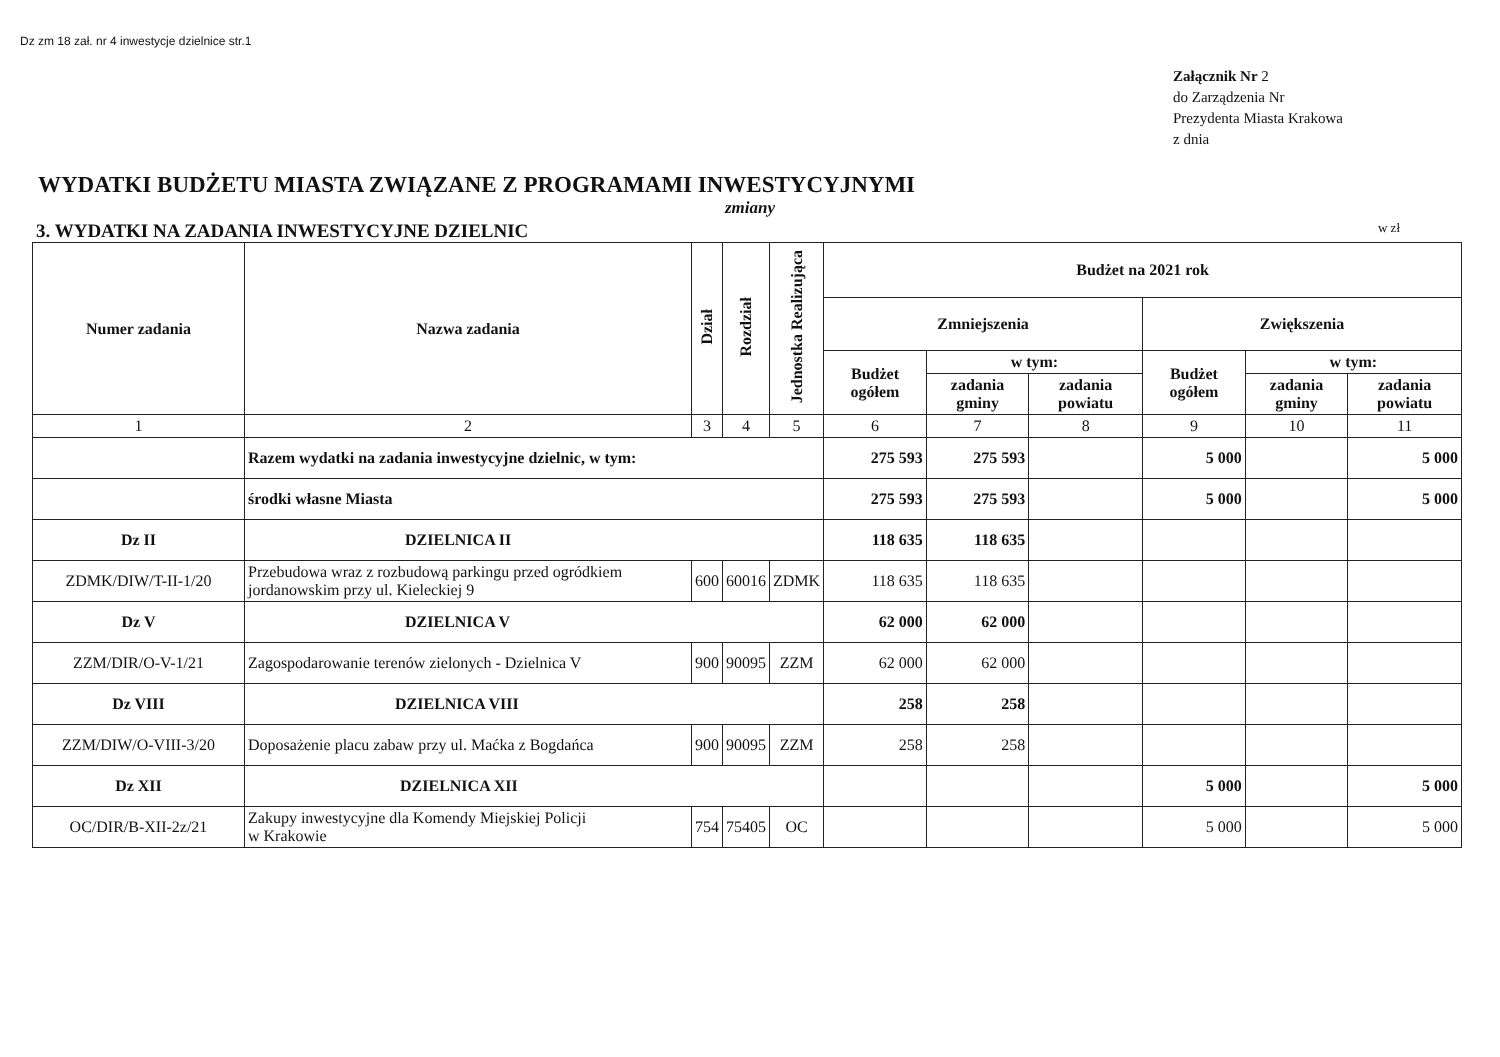Dz zm 18 zał. nr 4 inwestycje dzielnice str.1
Załącznik Nr 2
do Zarządzenia Nr
Prezydenta Miasta Krakowa
z dnia
WYDATKI BUDŻETU MIASTA ZWIĄZANE Z PROGRAMAMI INWESTYCYJNYMI
zmiany
3. WYDATKI NA ZADANIA INWESTYCYJNE DZIELNIC w zł
| Numer zadania | Nazwa zadania | Dział | Rozdział | Jednostka Realizująca | Budżet na 2021 rok | | | | | |
| --- | --- | --- | --- | --- | --- | --- | --- | --- | --- | --- |
| | | | | | Zmniejszenia | | | Zwiększenia | | |
| | | | | | Budżet ogółem | w tym: | | Budżet ogółem | w tym: | |
| | | | | | | zadania gminy | zadania powiatu | | zadania gminy | zadania powiatu |
| 1 | 2 | 3 | 4 | 5 | 6 | 7 | 8 | 9 | 10 | 11 |
| | Razem wydatki na zadania inwestycyjne dzielnic, w tym: | | | | 275 593 | 275 593 | | 5 000 | | 5 000 |
| | środki własne Miasta | | | | 275 593 | 275 593 | | 5 000 | | 5 000 |
| Dz II | DZIELNICA II | | | | 118 635 | 118 635 | | | | |
| ZDMK/DIW/T-II-1/20 | Przebudowa wraz z rozbudową parkingu przed ogródkiem jordanowskim przy ul. Kieleckiej 9 | 600 | 60016 | ZDMK | 118 635 | 118 635 | | | | |
| Dz V | DZIELNICA V | | | | 62 000 | 62 000 | | | | |
| ZZM/DIR/O-V-1/21 | Zagospodarowanie terenów zielonych - Dzielnica V | 900 | 90095 | ZZM | 62 000 | 62 000 | | | | |
| Dz VIII | DZIELNICA VIII | | | | 258 | 258 | | | | |
| ZZM/DIW/O-VIII-3/20 | Doposażenie placu zabaw przy ul. Maćka z Bogdańca | 900 | 90095 | ZZM | 258 | 258 | | | | |
| Dz XII | DZIELNICA XII | | | | | | | 5 000 | | 5 000 |
| OC/DIR/B-XII-2z/21 | Zakupy inwestycyjne dla Komendy Miejskiej Policji w Krakowie | 754 | 75405 | OC | | | | 5 000 | | 5 000 |